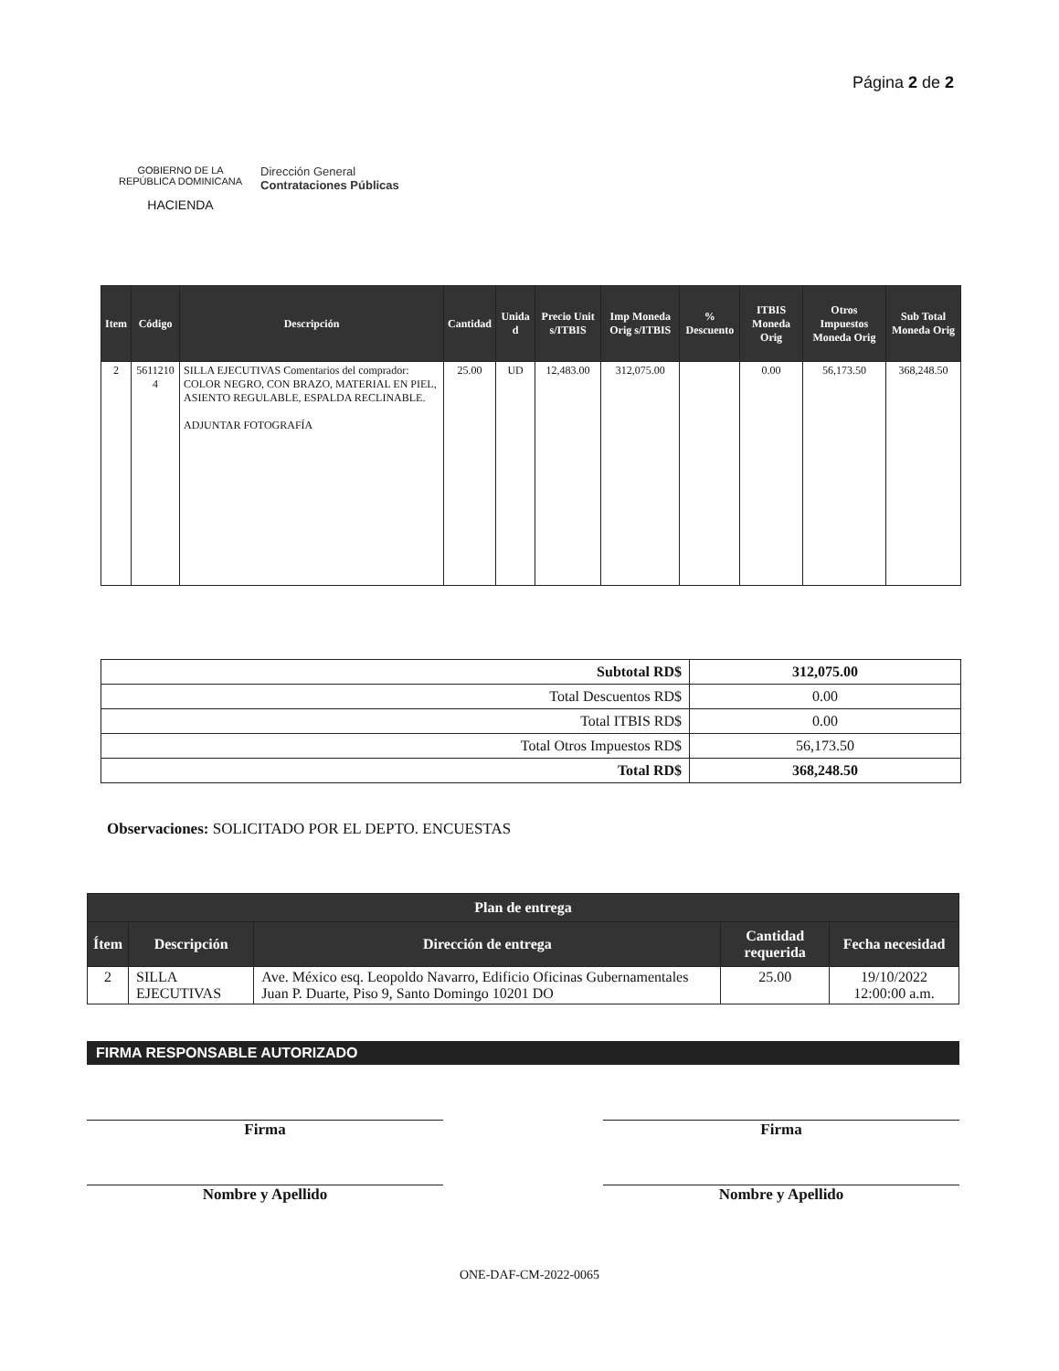GOBIERNO DE LA
REPÚBLICA DOMINICANA
HACIENDA
Dirección General
Contrataciones Públicas
Página 2 de 2
| Item | Código | Descripción | Cantidad | Unida d | Precio Unit s/ITBIS | Imp Moneda Orig s/ITBIS | % Descuento | ITBIS Moneda Orig | Otros Impuestos Moneda Orig | Sub Total Moneda Orig |
| --- | --- | --- | --- | --- | --- | --- | --- | --- | --- | --- |
| 2 | 5611210 4 | SILLA EJECUTIVAS Comentarios del comprador: COLOR NEGRO, CON BRAZO, MATERIAL EN PIEL, ASIENTO REGULABLE, ESPALDA RECLINABLE. ADJUNTAR FOTOGRAFÍA | 25.00 | UD | 12,483.00 | 312,075.00 | | 0.00 | 56,173.50 | 368,248.50 |
| Subtotal RD$ | 312,075.00 |
| Total Descuentos RD$ | 0.00 |
| Total ITBIS RD$ | 0.00 |
| Total Otros Impuestos RD$ | 56,173.50 |
| Total RD$ | 368,248.50 |
Observaciones: SOLICITADO POR EL DEPTO. ENCUESTAS
| Plan de entrega | | | | |
| --- | --- | --- | --- | --- |
| Ítem | Descripción | Dirección de entrega | Cantidad requerida | Fecha necesidad |
| 2 | SILLA EJECUTIVAS | Ave. México esq. Leopoldo Navarro, Edificio Oficinas Gubernamentales Juan P. Duarte, Piso 9, Santo Domingo 10201 DO | 25.00 | 19/10/2022 12:00:00 a.m. |
FIRMA RESPONSABLE AUTORIZADO
Firma
Nombre y Apellido
Firma
Nombre y Apellido
ONE-DAF-CM-2022-0065